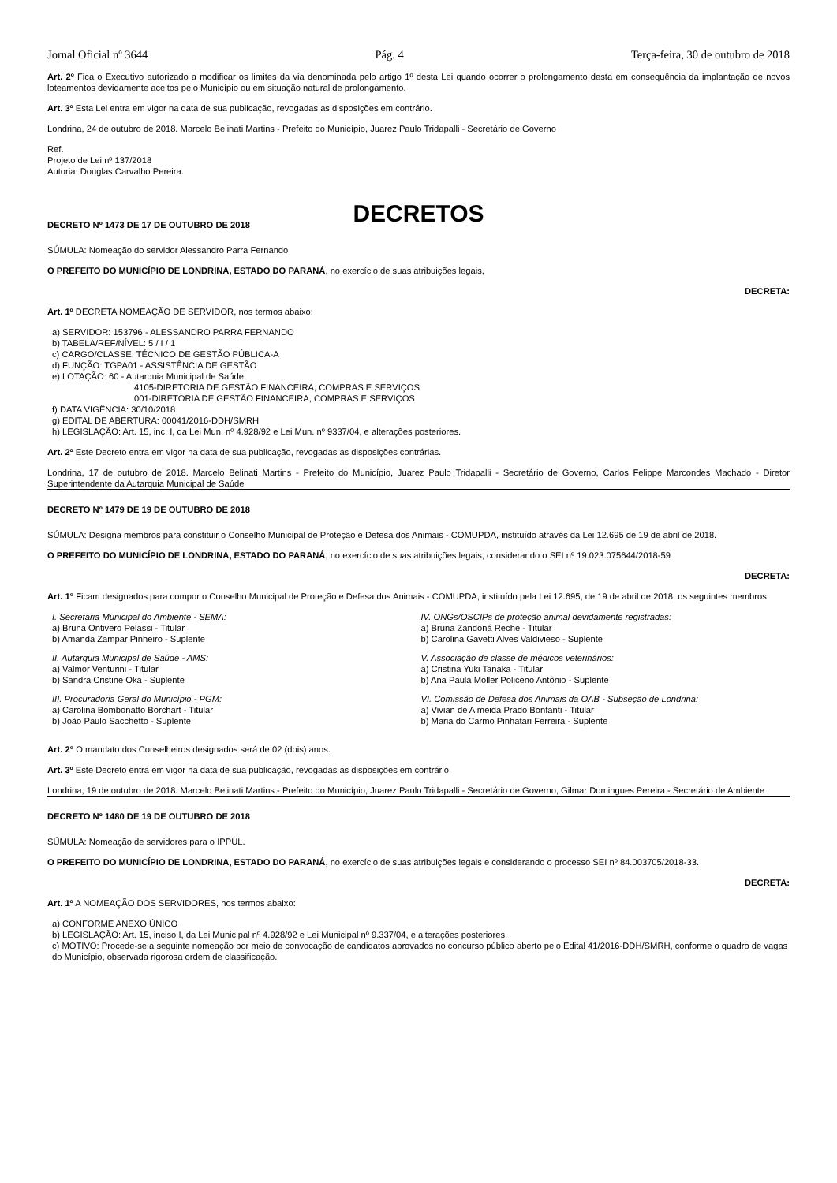Jornal Oficial nº 3644 Pág. 4 Terça-feira, 30 de outubro de 2018
Art. 2º Fica o Executivo autorizado a modificar os limites da via denominada pelo artigo 1º desta Lei quando ocorrer o prolongamento desta em consequência da implantação de novos loteamentos devidamente aceitos pelo Município ou em situação natural de prolongamento.
Art. 3º Esta Lei entra em vigor na data de sua publicação, revogadas as disposições em contrário.
Londrina, 24 de outubro de 2018. Marcelo Belinati Martins - Prefeito do Município, Juarez Paulo Tridapalli - Secretário de Governo
Ref.
Projeto de Lei nº 137/2018
Autoria: Douglas Carvalho Pereira.
DECRETOS
DECRETO Nº 1473 DE 17 DE OUTUBRO DE 2018
SÚMULA: Nomeação do servidor Alessandro Parra Fernando
O PREFEITO DO MUNICÍPIO DE LONDRINA, ESTADO DO PARANÁ, no exercício de suas atribuições legais,
DECRETA:
Art. 1º DECRETA NOMEAÇÃO DE SERVIDOR, nos termos abaixo:
a) SERVIDOR: 153796 - ALESSANDRO PARRA FERNANDO
b) TABELA/REF/NÍVEL: 5 / I / 1
c) CARGO/CLASSE: TÉCNICO DE GESTÃO PÚBLICA-A
d) FUNÇÃO: TGPA01 - ASSISTÊNCIA DE GESTÃO
e) LOTAÇÃO: 60 - Autarquia Municipal de Saúde
4105-DIRETORIA DE GESTÃO FINANCEIRA, COMPRAS E SERVIÇOS
001-DIRETORIA DE GESTÃO FINANCEIRA, COMPRAS E SERVIÇOS
f) DATA VIGÊNCIA: 30/10/2018
g) EDITAL DE ABERTURA: 00041/2016-DDH/SMRH
h) LEGISLAÇÃO: Art. 15, inc. I, da Lei Mun. nº 4.928/92 e Lei Mun. nº 9337/04, e alterações posteriores.
Art. 2º Este Decreto entra em vigor na data de sua publicação, revogadas as disposições contrárias.
Londrina, 17 de outubro de 2018. Marcelo Belinati Martins - Prefeito do Município, Juarez Paulo Tridapalli - Secretário de Governo, Carlos Felippe Marcondes Machado - Diretor Superintendente da Autarquia Municipal de Saúde
DECRETO Nº 1479 DE 19 DE OUTUBRO DE 2018
SÚMULA: Designa membros para constituir o Conselho Municipal de Proteção e Defesa dos Animais - COMUPDA, instituído através da Lei 12.695 de 19 de abril de 2018.
O PREFEITO DO MUNICÍPIO DE LONDRINA, ESTADO DO PARANÁ, no exercício de suas atribuições legais, considerando o SEI nº 19.023.075644/2018-59
DECRETA:
Art. 1° Ficam designados para compor o Conselho Municipal de Proteção e Defesa dos Animais - COMUPDA, instituído pela Lei 12.695, de 19 de abril de 2018, os seguintes membros:
I. Secretaria Municipal do Ambiente - SEMA:
a) Bruna Ontivero Pelassi - Titular
b) Amanda Zampar Pinheiro - Suplente
II. Autarquia Municipal de Saúde - AMS:
a) Valmor Venturini - Titular
b) Sandra Cristine Oka - Suplente
III. Procuradoria Geral do Município - PGM:
a) Carolina Bombonatto Borchart - Titular
b) João Paulo Sacchetto - Suplente
IV. ONGs/OSCIPs de proteção animal devidamente registradas:
a) Bruna Zandoná Reche - Titular
b) Carolina Gavetti Alves Valdivieso - Suplente
V. Associação de classe de médicos veterinários:
a) Cristina Yuki Tanaka - Titular
b) Ana Paula Moller Policeno Antônio - Suplente
VI. Comissão de Defesa dos Animais da OAB - Subseção de Londrina:
a) Vivian de Almeida Prado Bonfanti - Titular
b) Maria do Carmo Pinhatari Ferreira - Suplente
Art. 2° O mandato dos Conselheiros designados será de 02 (dois) anos.
Art. 3º Este Decreto entra em vigor na data de sua publicação, revogadas as disposições em contrário.
Londrina, 19 de outubro de 2018. Marcelo Belinati Martins - Prefeito do Município, Juarez Paulo Tridapalli - Secretário de Governo, Gilmar Domingues Pereira - Secretário de Ambiente
DECRETO Nº 1480 DE 19 DE OUTUBRO DE 2018
SÚMULA: Nomeação de servidores para o IPPUL.
O PREFEITO DO MUNICÍPIO DE LONDRINA, ESTADO DO PARANÁ, no exercício de suas atribuições legais e considerando o processo SEI nº 84.003705/2018-33.
DECRETA:
Art. 1º A NOMEAÇÃO DOS SERVIDORES, nos termos abaixo:
a) CONFORME ANEXO ÚNICO
b) LEGISLAÇÃO: Art. 15, inciso I, da Lei Municipal nº 4.928/92 e Lei Municipal nº 9.337/04, e alterações posteriores.
c) MOTIVO: Procede-se a seguinte nomeação por meio de convocação de candidatos aprovados no concurso público aberto pelo Edital 41/2016-DDH/SMRH, conforme o quadro de vagas do Município, observada rigorosa ordem de classificação.